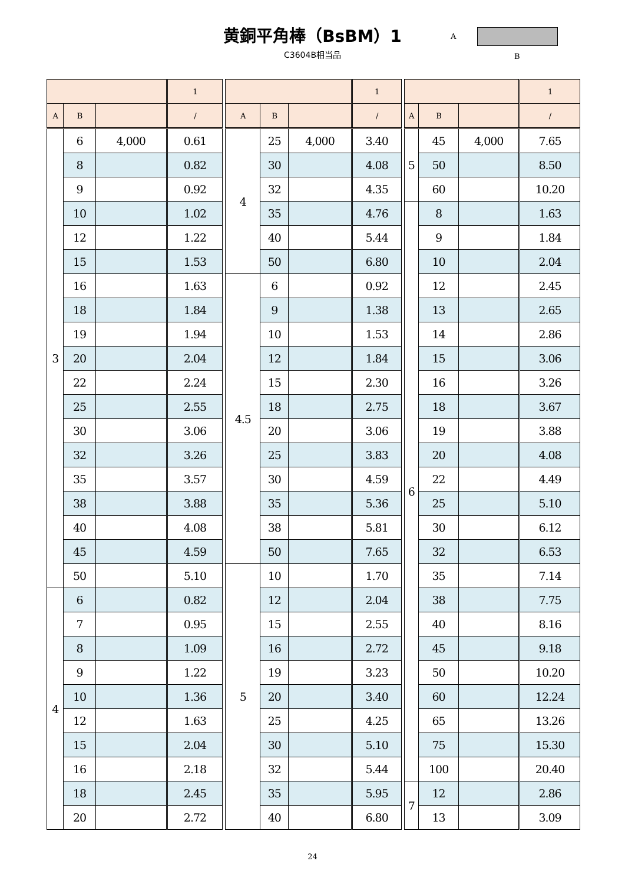黄銅平角棒（BsBM）1
C3604B相当品
A
B
| | | | 1 |
| --- | --- | --- | --- |
| A | B | | / |
| 3 | 6 | 4,000 | 0.61 |
| | 8 | | 0.82 |
| | 9 | | 0.92 |
| | 10 | | 1.02 |
| | 12 | | 1.22 |
| | 15 | | 1.53 |
| | 16 | | 1.63 |
| | 18 | | 1.84 |
| | 19 | | 1.94 |
| | 20 | | 2.04 |
| | 22 | | 2.24 |
| | 25 | | 2.55 |
| | 30 | | 3.06 |
| | 32 | | 3.26 |
| | 35 | | 3.57 |
| | 38 | | 3.88 |
| | 40 | | 4.08 |
| | 45 | | 4.59 |
| | 50 | | 5.10 |
| 4 | 6 | | 0.82 |
| | 7 | | 0.95 |
| | 8 | | 1.09 |
| | 9 | | 1.22 |
| | 10 | | 1.36 |
| | 12 | | 1.63 |
| | 15 | | 2.04 |
| | 16 | | 2.18 |
| | 18 | | 2.45 |
| | 20 | | 2.72 |
| | | | 1 |
| --- | --- | --- | --- |
| A | B | | / |
| 4 | 25 | 4,000 | 3.40 |
| | 30 | | 4.08 |
| | 32 | | 4.35 |
| | 35 | | 4.76 |
| | 40 | | 5.44 |
| | 50 | | 6.80 |
| 4.5 | 6 | | 0.92 |
| | 9 | | 1.38 |
| | 10 | | 1.53 |
| | 12 | | 1.84 |
| | 15 | | 2.30 |
| | 18 | | 2.75 |
| | 20 | | 3.06 |
| | 25 | | 3.83 |
| | 30 | | 4.59 |
| | 35 | | 5.36 |
| | 38 | | 5.81 |
| | 50 | | 7.65 |
| 5 | 10 | | 1.70 |
| | 12 | | 2.04 |
| | 15 | | 2.55 |
| | 16 | | 2.72 |
| | 19 | | 3.23 |
| | 20 | | 3.40 |
| | 25 | | 4.25 |
| | 30 | | 5.10 |
| | 32 | | 5.44 |
| | 35 | | 5.95 |
| | 40 | | 6.80 |
| | | | 1 |
| --- | --- | --- | --- |
| A | B | | / |
| 5 | 45 | 4,000 | 7.65 |
| | 50 | | 8.50 |
| | 60 | | 10.20 |
| 6 | 8 | | 1.63 |
| | 9 | | 1.84 |
| | 10 | | 2.04 |
| | 12 | | 2.45 |
| | 13 | | 2.65 |
| | 14 | | 2.86 |
| | 15 | | 3.06 |
| | 16 | | 3.26 |
| | 18 | | 3.67 |
| | 19 | | 3.88 |
| | 20 | | 4.08 |
| | 22 | | 4.49 |
| | 25 | | 5.10 |
| | 30 | | 6.12 |
| | 32 | | 6.53 |
| | 35 | | 7.14 |
| | 38 | | 7.75 |
| | 40 | | 8.16 |
| | 45 | | 9.18 |
| | 50 | | 10.20 |
| | 60 | | 12.24 |
| | 65 | | 13.26 |
| | 75 | | 15.30 |
| | 100 | | 20.40 |
| 7 | 12 | | 2.86 |
| | 13 | | 3.09 |
24